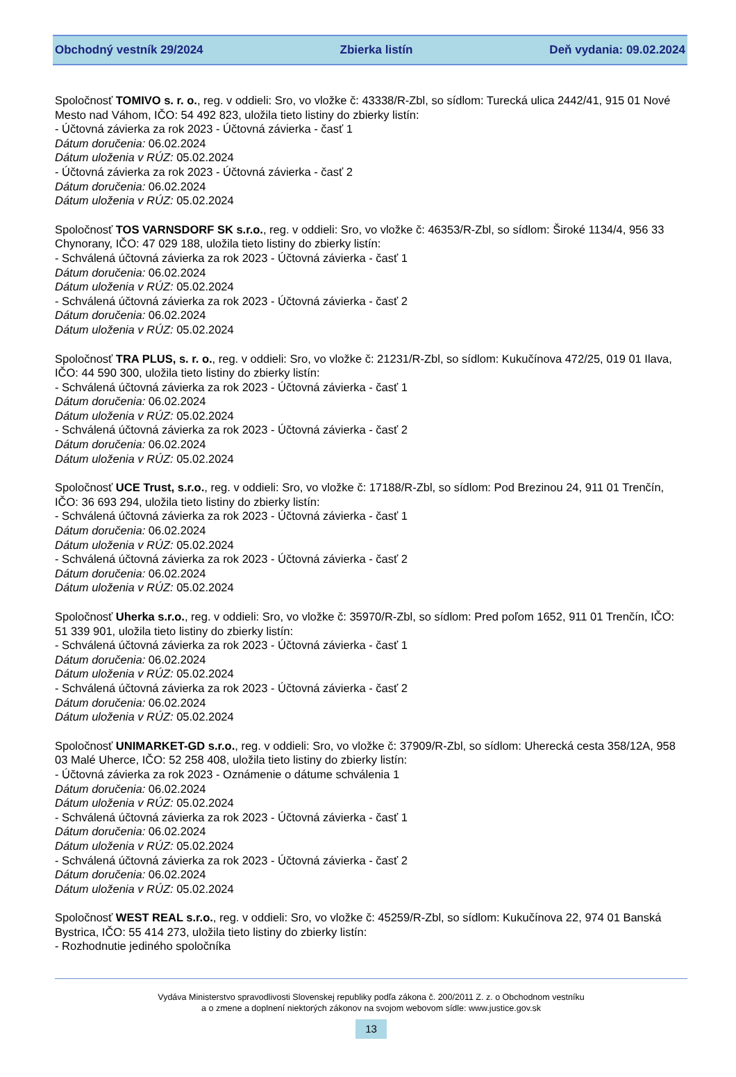Obchodný vestník 29/2024 Zbierka listín Deň vydania: 09.02.2024
Spoločnosť TOMIVO s. r. o., reg. v oddieli: Sro, vo vložke č: 43338/R-Zbl, so sídlom: Turecká ulica 2442/41, 915 01 Nové Mesto nad Váhom, IČO: 54 492 823, uložila tieto listiny do zbierky listín:
- Účtovná závierka za rok 2023 - Účtovná závierka - časť 1
Dátum doručenia: 06.02.2024
Dátum uloženia v RÚZ: 05.02.2024
- Účtovná závierka za rok 2023 - Účtovná závierka - časť 2
Dátum doručenia: 06.02.2024
Dátum uloženia v RÚZ: 05.02.2024
Spoločnosť TOS VARNSDORF SK s.r.o., reg. v oddieli: Sro, vo vložke č: 46353/R-Zbl, so sídlom: Široké 1134/4, 956 33 Chynorany, IČO: 47 029 188, uložila tieto listiny do zbierky listín:
- Schválená účtovná závierka za rok 2023 - Účtovná závierka - časť 1
Dátum doručenia: 06.02.2024
Dátum uloženia v RÚZ: 05.02.2024
- Schválená účtovná závierka za rok 2023 - Účtovná závierka - časť 2
Dátum doručenia: 06.02.2024
Dátum uloženia v RÚZ: 05.02.2024
Spoločnosť TRA PLUS, s. r. o., reg. v oddieli: Sro, vo vložke č: 21231/R-Zbl, so sídlom: Kukučínova 472/25, 019 01 Ilava, IČO: 44 590 300, uložila tieto listiny do zbierky listín:
- Schválená účtovná závierka za rok 2023 - Účtovná závierka - časť 1
Dátum doručenia: 06.02.2024
Dátum uloženia v RÚZ: 05.02.2024
- Schválená účtovná závierka za rok 2023 - Účtovná závierka - časť 2
Dátum doručenia: 06.02.2024
Dátum uloženia v RÚZ: 05.02.2024
Spoločnosť UCE Trust, s.r.o., reg. v oddieli: Sro, vo vložke č: 17188/R-Zbl, so sídlom: Pod Brezinou 24, 911 01 Trenčín, IČO: 36 693 294, uložila tieto listiny do zbierky listín:
- Schválená účtovná závierka za rok 2023 - Účtovná závierka - časť 1
Dátum doručenia: 06.02.2024
Dátum uloženia v RÚZ: 05.02.2024
- Schválená účtovná závierka za rok 2023 - Účtovná závierka - časť 2
Dátum doručenia: 06.02.2024
Dátum uloženia v RÚZ: 05.02.2024
Spoločnosť Uherka s.r.o., reg. v oddieli: Sro, vo vložke č: 35970/R-Zbl, so sídlom: Pred poľom 1652, 911 01 Trenčín, IČO: 51 339 901, uložila tieto listiny do zbierky listín:
- Schválená účtovná závierka za rok 2023 - Účtovná závierka - časť 1
Dátum doručenia: 06.02.2024
Dátum uloženia v RÚZ: 05.02.2024
- Schválená účtovná závierka za rok 2023 - Účtovná závierka - časť 2
Dátum doručenia: 06.02.2024
Dátum uloženia v RÚZ: 05.02.2024
Spoločnosť UNIMARKET-GD s.r.o., reg. v oddieli: Sro, vo vložke č: 37909/R-Zbl, so sídlom: Uherecká cesta 358/12A, 958 03 Malé Uherce, IČO: 52 258 408, uložila tieto listiny do zbierky listín:
- Účtovná závierka za rok 2023 - Oznámenie o dátume schválenia 1
Dátum doručenia: 06.02.2024
Dátum uloženia v RÚZ: 05.02.2024
- Schválená účtovná závierka za rok 2023 - Účtovná závierka - časť 1
Dátum doručenia: 06.02.2024
Dátum uloženia v RÚZ: 05.02.2024
- Schválená účtovná závierka za rok 2023 - Účtovná závierka - časť 2
Dátum doručenia: 06.02.2024
Dátum uloženia v RÚZ: 05.02.2024
Spoločnosť WEST REAL s.r.o., reg. v oddieli: Sro, vo vložke č: 45259/R-Zbl, so sídlom: Kukučínova 22, 974 01 Banská Bystrica, IČO: 55 414 273, uložila tieto listiny do zbierky listín:
- Rozhodnutie jediného spoločníka
Vydáva Ministerstvo spravodlivosti Slovenskej republiky podľa zákona č. 200/2011 Z. z. o Obchodnom vestníku
a o zmene a doplnení niektorých zákonov na svojom webovom sídle: www.justice.gov.sk
13